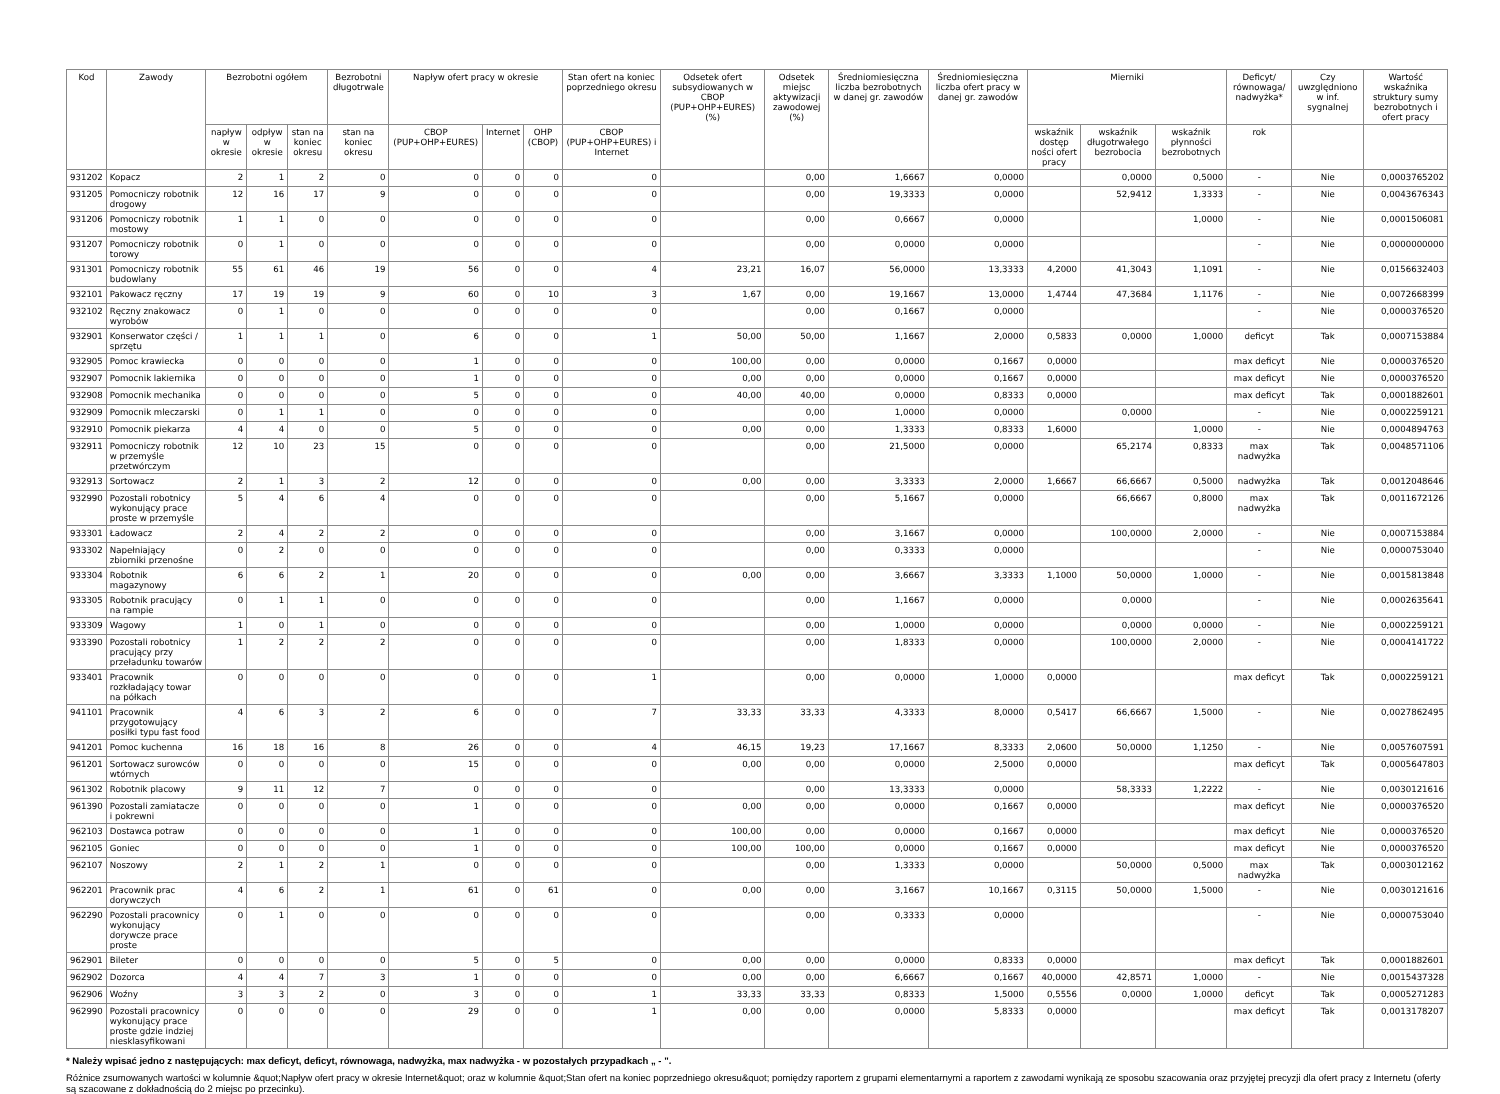| Kod | Zawody | Bezrobotni ogółem | | | Bezrobotni długotrwale | Napływ ofert pracy w okresie | | | Stan ofert na koniec poprzedniego okresu | Odsetek ofert subsydiowanych w CBOP (PUP+OHP+EURES) (%) | Odsetek miejsc aktywizacji zawodowej (%) | Średniomiesięczna liczba bezrobotnych w danej gr. zawodów | Średniomiesięczna liczba ofert pracy w danej gr. zawodów | Mierniki | | | Deficyt/ równowaga/ nadwyżka* | Czy uwzględniono w inf. sygnalnej | Wartość wskaźnika struktury sumy bezrobotnych i ofert pracy |
| --- | --- | --- | --- | --- | --- | --- | --- | --- | --- | --- | --- | --- | --- | --- | --- | --- | --- | --- | --- |
| | | napływ w okresie | odpływ w okresie | stan na koniec okresu | stan na koniec okresu | CBOP (PUP+OHP+EURES) | Internet | OHP (CBOP) | CBOP (PUP+OHP+EURES) i Internet | | | | | wskaźnik dostęp ności ofert pracy | wskaźnik długotrwałego bezrobocia | wskaźnik płynności bezrobotnych | rok | | |
| 931202 | Kopacz | 2 | 1 | 2 | 0 | 0 | 0 | 0 | 0 | | 0,00 | 1,6667 | 0,0000 | | 0,0000 | 0,5000 | - | Nie | 0,0003765202 |
| 931205 | Pomocniczy robotnik drogowy | 12 | 16 | 17 | 9 | 0 | 0 | 0 | 0 | | 0,00 | 19,3333 | 0,0000 | | 52,9412 | 1,3333 | - | Nie | 0,0043676343 |
| 931206 | Pomocniczy robotnik mostowy | 1 | 1 | 0 | 0 | 0 | 0 | 0 | 0 | | 0,00 | 0,6667 | 0,0000 | | | 1,0000 | - | Nie | 0,0001506081 |
| 931207 | Pomocniczy robotnik torowy | 0 | 1 | 0 | 0 | 0 | 0 | 0 | 0 | | 0,00 | 0,0000 | 0,0000 | | | | - | Nie | 0,0000000000 |
| 931301 | Pomocniczy robotnik budowlany | 55 | 61 | 46 | 19 | 56 | 0 | 0 | 4 | 23,21 | 16,07 | 56,0000 | 13,3333 | 4,2000 | 41,3043 | 1,1091 | - | Nie | 0,0156632403 |
| 932101 | Pakowacz ręczny | 17 | 19 | 19 | 9 | 60 | 0 | 10 | 3 | 1,67 | 0,00 | 19,1667 | 13,0000 | 1,4744 | 47,3684 | 1,1176 | - | Nie | 0,0072668399 |
| 932102 | Ręczny znakowacz wyrobów | 0 | 1 | 0 | 0 | 0 | 0 | 0 | 0 | | 0,00 | 0,1667 | 0,0000 | | | | - | Nie | 0,0000376520 |
| 932901 | Konserwator części / sprzętu | 1 | 1 | 1 | 0 | 6 | 0 | 0 | 1 | 50,00 | 50,00 | 1,1667 | 2,0000 | 0,5833 | 0,0000 | 1,0000 | deficyt | Tak | 0,0007153884 |
| 932905 | Pomoc krawiecka | 0 | 0 | 0 | 0 | 1 | 0 | 0 | 0 | 100,00 | 0,00 | 0,0000 | 0,1667 | 0,0000 | | | max deficyt | Nie | 0,0000376520 |
| 932907 | Pomocnik lakiernika | 0 | 0 | 0 | 0 | 1 | 0 | 0 | 0 | 0,00 | 0,00 | 0,0000 | 0,1667 | 0,0000 | | | max deficyt | Nie | 0,0000376520 |
| 932908 | Pomocnik mechanika | 0 | 0 | 0 | 0 | 5 | 0 | 0 | 0 | 40,00 | 40,00 | 0,0000 | 0,8333 | 0,0000 | | | max deficyt | Tak | 0,0001882601 |
| 932909 | Pomocnik mleczarski | 0 | 1 | 1 | 0 | 0 | 0 | 0 | 0 | | 0,00 | 1,0000 | 0,0000 | | 0,0000 | | - | Nie | 0,0002259121 |
| 932910 | Pomocnik piekarza | 4 | 4 | 0 | 0 | 5 | 0 | 0 | 0 | 0,00 | 0,00 | 1,3333 | 0,8333 | 1,6000 | | 1,0000 | - | Nie | 0,0004894763 |
| 932911 | Pomocniczy robotnik w przemyśle przetwórczym | 12 | 10 | 23 | 15 | 0 | 0 | 0 | 0 | | 0,00 | 21,5000 | 0,0000 | | 65,2174 | 0,8333 | max nadwyżka | Tak | 0,0048571106 |
| 932913 | Sortowacz | 2 | 1 | 3 | 2 | 12 | 0 | 0 | 0 | 0,00 | 0,00 | 3,3333 | 2,0000 | 1,6667 | 66,6667 | 0,5000 | nadwyżka | Tak | 0,0012048646 |
| 932990 | Pozostali robotnicy wykonujący prace proste w przemyśle | 5 | 4 | 6 | 4 | 0 | 0 | 0 | 0 | | 0,00 | 5,1667 | 0,0000 | | 66,6667 | 0,8000 | max nadwyżka | Tak | 0,0011672126 |
| 933301 | Ładowacz | 2 | 4 | 2 | 2 | 0 | 0 | 0 | 0 | | 0,00 | 3,1667 | 0,0000 | | 100,0000 | 2,0000 | - | Nie | 0,0007153884 |
| 933302 | Napełniający zbiorniki przenośne | 0 | 2 | 0 | 0 | 0 | 0 | 0 | 0 | | 0,00 | 0,3333 | 0,0000 | | | | - | Nie | 0,0000753040 |
| 933304 | Robotnik magazynowy | 6 | 6 | 2 | 1 | 20 | 0 | 0 | 0 | 0,00 | 0,00 | 3,6667 | 3,3333 | 1,1000 | 50,0000 | 1,0000 | - | Nie | 0,0015813848 |
| 933305 | Robotnik pracujący na rampie | 0 | 1 | 1 | 0 | 0 | 0 | 0 | 0 | | 0,00 | 1,1667 | 0,0000 | | 0,0000 | | - | Nie | 0,0002635641 |
| 933309 | Wagowy | 1 | 0 | 1 | 0 | 0 | 0 | 0 | 0 | | 0,00 | 1,0000 | 0,0000 | | 0,0000 | 0,0000 | - | Nie | 0,0002259121 |
| 933390 | Pozostali robotnicy pracujący przy przeładunku towarów | 1 | 2 | 2 | 2 | 0 | 0 | 0 | 0 | | 0,00 | 1,8333 | 0,0000 | | 100,0000 | 2,0000 | - | Nie | 0,0004141722 |
| 933401 | Pracownik rozkładający towar na półkach | 0 | 0 | 0 | 0 | 0 | 0 | 0 | 1 | | 0,00 | 0,0000 | 1,0000 | 0,0000 | | | max deficyt | Tak | 0,0002259121 |
| 941101 | Pracownik przygotowujący posiłki typu fast food | 4 | 6 | 3 | 2 | 6 | 0 | 0 | 7 | 33,33 | 33,33 | 4,3333 | 8,0000 | 0,5417 | 66,6667 | 1,5000 | - | Nie | 0,0027862495 |
| 941201 | Pomoc kuchenna | 16 | 18 | 16 | 8 | 26 | 0 | 0 | 4 | 46,15 | 19,23 | 17,1667 | 8,3333 | 2,0600 | 50,0000 | 1,1250 | - | Nie | 0,0057607591 |
| 961201 | Sortowacz surowców wtórnych | 0 | 0 | 0 | 0 | 15 | 0 | 0 | 0 | 0,00 | 0,00 | 0,0000 | 2,5000 | 0,0000 | | | max deficyt | Tak | 0,0005647803 |
| 961302 | Robotnik placowy | 9 | 11 | 12 | 7 | 0 | 0 | 0 | 0 | | 0,00 | 13,3333 | 0,0000 | | 58,3333 | 1,2222 | - | Nie | 0,0030121616 |
| 961390 | Pozostali zamiatacze i pokrewni | 0 | 0 | 0 | 0 | 1 | 0 | 0 | 0 | 0,00 | 0,00 | 0,0000 | 0,1667 | 0,0000 | | | max deficyt | Nie | 0,0000376520 |
| 962103 | Dostawca potraw | 0 | 0 | 0 | 0 | 1 | 0 | 0 | 0 | 100,00 | 0,00 | 0,0000 | 0,1667 | 0,0000 | | | max deficyt | Nie | 0,0000376520 |
| 962105 | Goniec | 0 | 0 | 0 | 0 | 1 | 0 | 0 | 0 | 100,00 | 100,00 | 0,0000 | 0,1667 | 0,0000 | | | max deficyt | Nie | 0,0000376520 |
| 962107 | Noszowy | 2 | 1 | 2 | 1 | 0 | 0 | 0 | 0 | | 0,00 | 1,3333 | 0,0000 | | 50,0000 | 0,5000 | max nadwyżka | Tak | 0,0003012162 |
| 962201 | Pracownik prac dorywczych | 4 | 6 | 2 | 1 | 61 | 0 | 61 | 0 | 0,00 | 0,00 | 3,1667 | 10,1667 | 0,3115 | 50,0000 | 1,5000 | - | Nie | 0,0030121616 |
| 962290 | Pozostali pracownicy wykonujący dorywcze prace proste | 0 | 1 | 0 | 0 | 0 | 0 | 0 | 0 | | 0,00 | 0,3333 | 0,0000 | | | | - | Nie | 0,0000753040 |
| 962901 | Bileter | 0 | 0 | 0 | 0 | 5 | 0 | 5 | 0 | 0,00 | 0,00 | 0,0000 | 0,8333 | 0,0000 | | | max deficyt | Tak | 0,0001882601 |
| 962902 | Dozorca | 4 | 4 | 7 | 3 | 1 | 0 | 0 | 0 | 0,00 | 0,00 | 6,6667 | 0,1667 | 40,0000 | 42,8571 | 1,0000 | - | Nie | 0,0015437328 |
| 962906 | Woźny | 3 | 3 | 2 | 0 | 3 | 0 | 0 | 1 | 33,33 | 33,33 | 0,8333 | 1,5000 | 0,5556 | 0,0000 | 1,0000 | deficyt | Tak | 0,0005271283 |
| 962990 | Pozostali pracownicy wykonujący prace proste gdzie indziej niesklasyfikowani | 0 | 0 | 0 | 0 | 29 | 0 | 0 | 1 | 0,00 | 0,00 | 0,0000 | 5,8333 | 0,0000 | | | max deficyt | Tak | 0,0013178207 |
* Należy wpisać jedno z następujących: max deficyt, deficyt, równowaga, nadwyżka, max nadwyżka - w pozostałych przypadkach „ - ".
Różnice zsumowanych wartości w kolumnie &quot;Napływ ofert pracy w okresie Internet&quot; oraz w kolumnie &quot;Stan ofert na koniec poprzedniego okresu&quot; pomiędzy raportem z grupami elementarnymi a raportem z zawodami wynikają ze sposobu szacowania oraz przyjętej precyzji dla ofert pracy z Internetu (oferty są szacowane z dokładnością do 2 miejsc po przecinku).